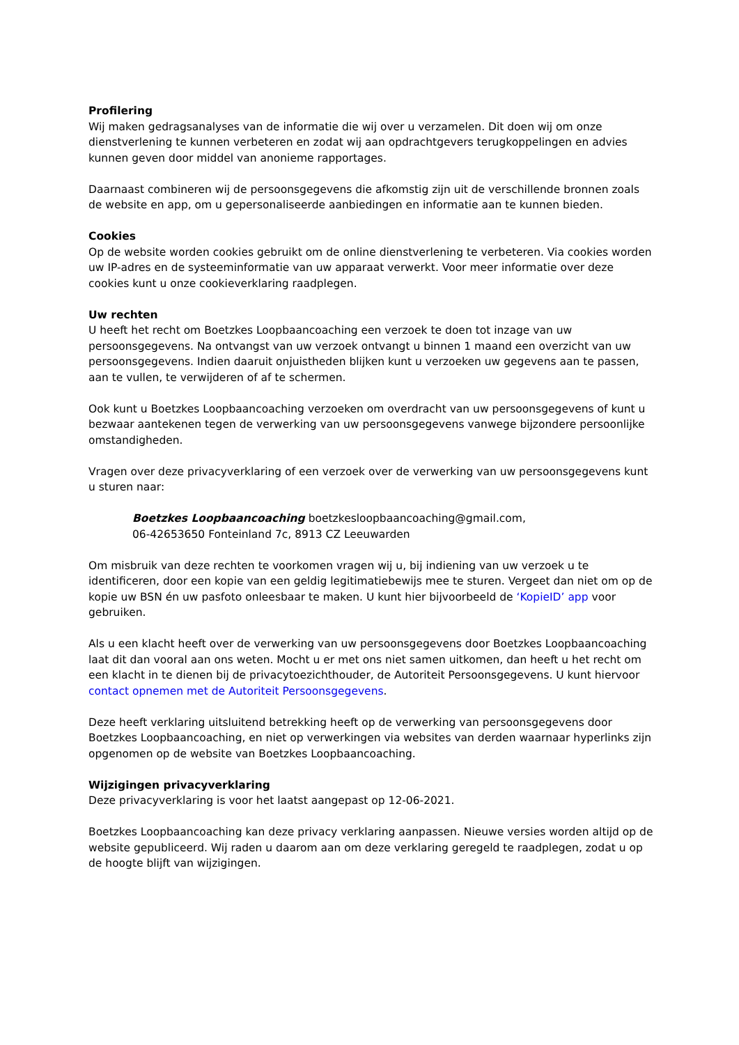Profilering
Wij maken gedragsanalyses van de informatie die wij over u verzamelen. Dit doen wij om onze dienstverlening te kunnen verbeteren en zodat wij aan opdrachtgevers terugkoppelingen en advies kunnen geven door middel van anonieme rapportages.
Daarnaast combineren wij de persoonsgegevens die afkomstig zijn uit de verschillende bronnen zoals de website en app, om u gepersonaliseerde aanbiedingen en informatie aan te kunnen bieden.
Cookies
Op de website worden cookies gebruikt om de online dienstverlening te verbeteren. Via cookies worden uw IP-adres en de systeeminformatie van uw apparaat verwerkt. Voor meer informatie over deze cookies kunt u onze cookieverklaring raadplegen.
Uw rechten
U heeft het recht om Boetzkes Loopbaancoaching een verzoek te doen tot inzage van uw persoonsgegevens. Na ontvangst van uw verzoek ontvangt u binnen 1 maand een overzicht van uw persoonsgegevens. Indien daaruit onjuistheden blijken kunt u verzoeken uw gegevens aan te passen, aan te vullen, te verwijderen of af te schermen.
Ook kunt u Boetzkes Loopbaancoaching verzoeken om overdracht van uw persoonsgegevens of kunt u bezwaar aantekenen tegen de verwerking van uw persoonsgegevens vanwege bijzondere persoonlijke omstandigheden.
Vragen over deze privacyverklaring of een verzoek over de verwerking van uw persoonsgegevens kunt u sturen naar:
Boetzkes Loopbaancoaching boetzkesloopbaancoaching@gmail.com,
06-42653650 Fonteinland 7c, 8913 CZ Leeuwarden
Om misbruik van deze rechten te voorkomen vragen wij u, bij indiening van uw verzoek u te identificeren, door een kopie van een geldig legitimatiebewijs mee te sturen. Vergeet dan niet om op de kopie uw BSN én uw pasfoto onleesbaar te maken. U kunt hier bijvoorbeeld de ‘KopieID’ app voor gebruiken.
Als u een klacht heeft over de verwerking van uw persoonsgegevens door Boetzkes Loopbaancoaching laat dit dan vooral aan ons weten. Mocht u er met ons niet samen uitkomen, dan heeft u het recht om een klacht in te dienen bij de privacytoezichthouder, de Autoriteit Persoonsgegevens. U kunt hiervoor contact opnemen met de Autoriteit Persoonsgegevens.
Deze heeft verklaring uitsluitend betrekking heeft op de verwerking van persoonsgegevens door Boetzkes Loopbaancoaching, en niet op verwerkingen via websites van derden waarnaar hyperlinks zijn opgenomen op de website van Boetzkes Loopbaancoaching.
Wijzigingen privacyverklaring
Deze privacyverklaring is voor het laatst aangepast op 12-06-2021.
Boetzkes Loopbaancoaching kan deze privacy verklaring aanpassen. Nieuwe versies worden altijd op de website gepubliceerd. Wij raden u daarom aan om deze verklaring geregeld te raadplegen, zodat u op de hoogte blijft van wijzigingen.